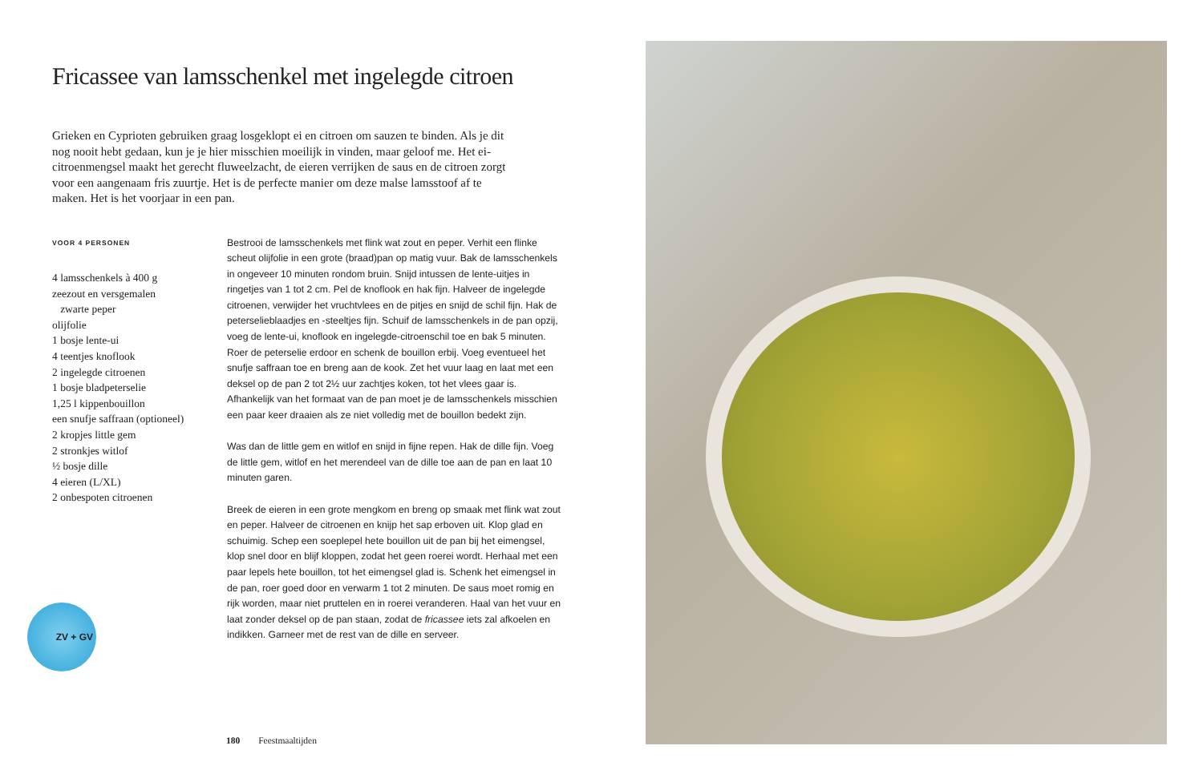Fricassee van lamsschenkel met ingelegde citroen
Grieken en Cyprioten gebruiken graag losgeklopt ei en citroen om sauzen te binden. Als je dit nog nooit hebt gedaan, kun je je hier misschien moeilijk in vinden, maar geloof me. Het ei-citroenmengsel maakt het gerecht fluweelzacht, de eieren verrijken de saus en de citroen zorgt voor een aangenaam fris zuurtje. Het is de perfecte manier om deze malse lamsstoof af te maken. Het is het voorjaar in een pan.
VOOR 4 PERSONEN
4 lamsschenkels à 400 g
zeezout en versgemalen
zwarte peper
olijfolie
1 bosje lente-ui
4 teentjes knoflook
2 ingelegde citroenen
1 bosje bladpeterselie
1,25 l kippenbouillon
een snufje saffraan (optioneel)
2 kropjes little gem
2 stronkjes witlof
½ bosje dille
4 eieren (L/XL)
2 onbespoten citroenen
Bestrooi de lamsschenkels met flink wat zout en peper. Verhit een flinke scheut olijfolie in een grote (braad)pan op matig vuur. Bak de lamsschenkels in ongeveer 10 minuten rondom bruin. Snijd intussen de lente-uitjes in ringetjes van 1 tot 2 cm. Pel de knoflook en hak fijn. Halveer de ingelegde citroenen, verwijder het vruchtvlees en de pitjes en snijd de schil fijn. Hak de peterselieblaadjes en -steeltjes fijn. Schuif de lamsschenkels in de pan opzij, voeg de lente-ui, knoflook en ingelegde-citroenschil toe en bak 5 minuten. Roer de peterselie erdoor en schenk de bouillon erbij. Voeg eventueel het snufje saffraan toe en breng aan de kook. Zet het vuur laag en laat met een deksel op de pan 2 tot 2½ uur zachtjes koken, tot het vlees gaar is. Afhankelijk van het formaat van de pan moet je de lamsschenkels misschien een paar keer draaien als ze niet volledig met de bouillon bedekt zijn.
Was dan de little gem en witlof en snijd in fijne repen. Hak de dille fijn. Voeg de little gem, witlof en het merendeel van de dille toe aan de pan en laat 10 minuten garen.
Breek de eieren in een grote mengkom en breng op smaak met flink wat zout en peper. Halveer de citroenen en knijp het sap erboven uit. Klop glad en schuimig. Schep een soeplepel hete bouillon uit de pan bij het eimengsel, klop snel door en blijf kloppen, zodat het geen roerei wordt. Herhaal met een paar lepels hete bouillon, tot het eimengsel glad is. Schenk het eimengsel in de pan, roer goed door en verwarm 1 tot 2 minuten. De saus moet romig en rijk worden, maar niet pruttelen en in roerei veranderen. Haal van het vuur en laat zonder deksel op de pan staan, zodat de fricassee iets zal afkoelen en indikken. Garneer met de rest van de dille en serveer.
ZV + GV
180 Feestmaaltijden